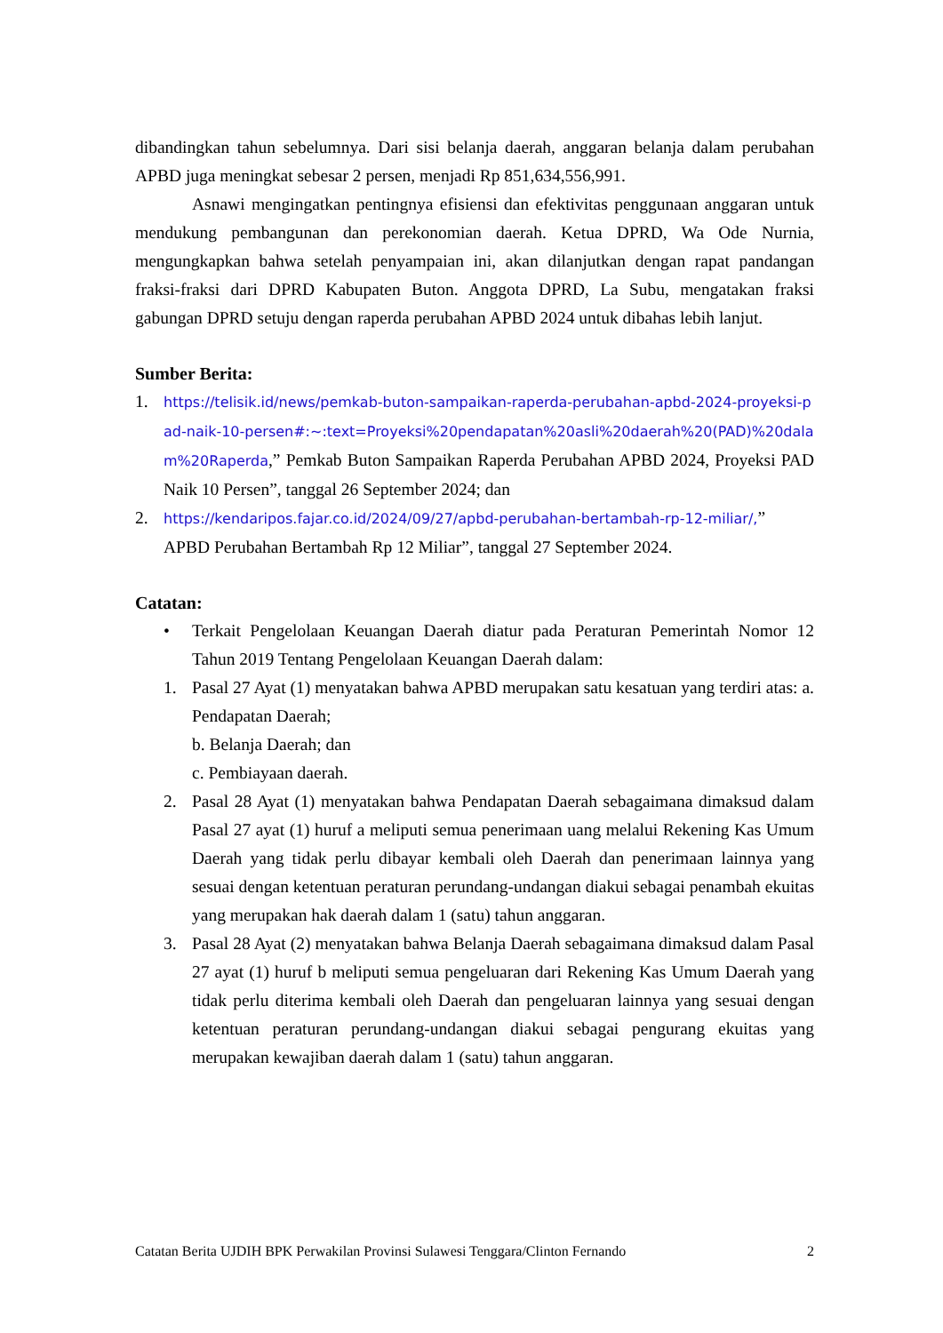dibandingkan tahun sebelumnya. Dari sisi belanja daerah, anggaran belanja dalam perubahan APBD juga meningkat sebesar 2 persen, menjadi Rp 851,634,556,991.
Asnawi mengingatkan pentingnya efisiensi dan efektivitas penggunaan anggaran untuk mendukung pembangunan dan perekonomian daerah. Ketua DPRD, Wa Ode Nurnia, mengungkapkan bahwa setelah penyampaian ini, akan dilanjutkan dengan rapat pandangan fraksi-fraksi dari DPRD Kabupaten Buton. Anggota DPRD, La Subu, mengatakan fraksi gabungan DPRD setuju dengan raperda perubahan APBD 2024 untuk dibahas lebih lanjut.
Sumber Berita:
1.
https://telisik.id/news/pemkab-buton-sampaikan-raperda-perubahan-apbd-2024-proyeksi-pad-naik-10-persen#:~:text=Proyeksi%20pendapatan%20asli%20daerah%20(PAD)%20dalam%20Raperda,” Pemkab Buton Sampaikan Raperda Perubahan APBD 2024, Proyeksi PAD Naik 10 Persen”, tanggal 26 September 2024; dan
2.
https://kendaripos.fajar.co.id/2024/09/27/apbd-perubahan-bertambah-rp-12-miliar/,” APBD Perubahan Bertambah Rp 12 Miliar”, tanggal 27 September 2024.
Catatan:
• Terkait Pengelolaan Keuangan Daerah diatur pada Peraturan Pemerintah Nomor 12 Tahun 2019 Tentang Pengelolaan Keuangan Daerah dalam:
1. Pasal 27 Ayat (1) menyatakan bahwa APBD merupakan satu kesatuan yang terdiri atas: a. Pendapatan Daerah;
b. Belanja Daerah; dan
c. Pembiayaan daerah.
2. Pasal 28 Ayat (1) menyatakan bahwa Pendapatan Daerah sebagaimana dimaksud dalam Pasal 27 ayat (1) huruf a meliputi semua penerimaan uang melalui Rekening Kas Umum Daerah yang tidak perlu dibayar kembali oleh Daerah dan penerimaan lainnya yang sesuai dengan ketentuan peraturan perundang-undangan diakui sebagai penambah ekuitas yang merupakan hak daerah dalam 1 (satu) tahun anggaran.
3. Pasal 28 Ayat (2) menyatakan bahwa Belanja Daerah sebagaimana dimaksud dalam Pasal 27 ayat (1) huruf b meliputi semua pengeluaran dari Rekening Kas Umum Daerah yang tidak perlu diterima kembali oleh Daerah dan pengeluaran lainnya yang sesuai dengan ketentuan peraturan perundang-undangan diakui sebagai pengurang ekuitas yang merupakan kewajiban daerah dalam 1 (satu) tahun anggaran.
Catatan Berita UJDIH BPK Perwakilan Provinsi Sulawesi Tenggara/Clinton Fernando 2